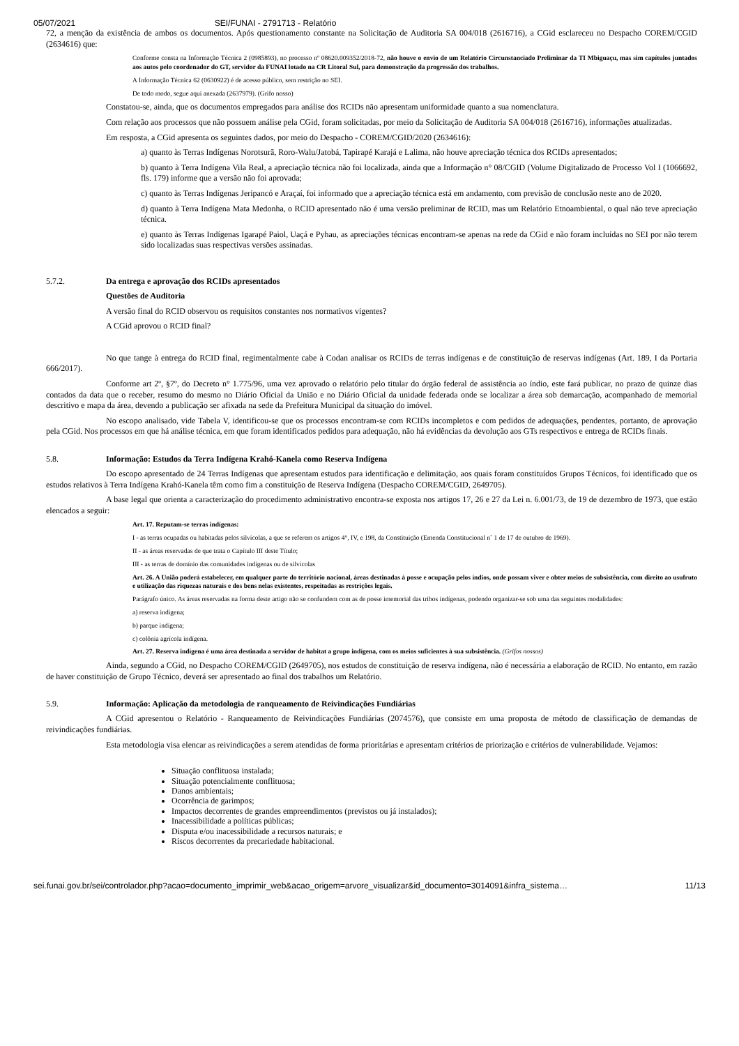05/07/2021 SEI/FUNAI - 2791713 - Relatório
72, a menção da existência de ambos os documentos. Após questionamento constante na Solicitação de Auditoria SA 004/018 (2616716), a CGid esclareceu no Despacho COREM/CGID (2634616) que:
Conforme consta na Informação Técnica 2 (0985893), no processo nº 08620.009352/2018-72, não houve o envio de um Relatório Circunstanciado Preliminar da TI Mbiguaçu, mas sim capítulos juntados aos autos pelo coordenador do GT, servidor da FUNAI lotado na CR Litoral Sul, para demonstração da progressão dos trabalhos.
A Informação Técnica 62 (0630922) é de acesso público, sem restrição no SEI.
De todo modo, segue aqui anexada (2637979). (Grifo nosso)
Constatou-se, ainda, que os documentos empregados para análise dos RCIDs não apresentam uniformidade quanto a sua nomenclatura.
Com relação aos processos que não possuem análise pela CGid, foram solicitadas, por meio da Solicitação de Auditoria SA 004/018 (2616716), informações atualizadas.
Em resposta, a CGid apresenta os seguintes dados, por meio do Despacho - COREM/CGID/2020 (2634616):
a) quanto às Terras Indígenas Norotsurã, Roro-Walu/Jatobá, Tapirapé Karajá e Lalima, não houve apreciação técnica dos RCIDs apresentados;
b) quanto à Terra Indígena Vila Real, a apreciação técnica não foi localizada, ainda que a Informação n° 08/CGID (Volume Digitalizado de Processo Vol I (1066692, fls. 179) informe que a versão não foi aprovada;
c) quanto às Terras Indígenas Jeripancó e Araçaí, foi informado que a apreciação técnica está em andamento, com previsão de conclusão neste ano de 2020.
d) quanto à Terra Indígena Mata Medonha, o RCID apresentado não é uma versão preliminar de RCID, mas um Relatório Etnoambiental, o qual não teve apreciação técnica.
e) quanto às Terras Indígenas Igarapé Paiol, Uaçá e Pyhau, as apreciações técnicas encontram-se apenas na rede da CGid e não foram incluídas no SEI por não terem sido localizadas suas respectivas versões assinadas.
5.7.2. Da entrega e aprovação dos RCIDs apresentados
Questões de Auditoria
A versão final do RCID observou os requisitos constantes nos normativos vigentes?
A CGid aprovou o RCID final?
No que tange à entrega do RCID final, regimentalmente cabe à Codan analisar os RCIDs de terras indígenas e de constituição de reservas indígenas (Art. 189, I da Portaria 666/2017).
Conforme art 2º, §7º, do Decreto n° 1.775/96, uma vez aprovado o relatório pelo titular do órgão federal de assistência ao índio, este fará publicar, no prazo de quinze dias contados da data que o receber, resumo do mesmo no Diário Oficial da União e no Diário Oficial da unidade federada onde se localizar a área sob demarcação, acompanhado de memorial descritivo e mapa da área, devendo a publicação ser afixada na sede da Prefeitura Municipal da situação do imóvel.
No escopo analisado, vide Tabela V, identificou-se que os processos encontram-se com RCIDs incompletos e com pedidos de adequações, pendentes, portanto, de aprovação pela CGid. Nos processos em que há análise técnica, em que foram identificados pedidos para adequação, não há evidências da devolução aos GTs respectivos e entrega de RCIDs finais.
5.8. Informação: Estudos da Terra Indígena Krahó-Kanela como Reserva Indígena
Do escopo apresentado de 24 Terras Indígenas que apresentam estudos para identificação e delimitação, aos quais foram constituídos Grupos Técnicos, foi identificado que os estudos relativos à Terra Indígena Krahó-Kanela têm como fim a constituição de Reserva Indígena (Despacho COREM/CGID, 2649705).
A base legal que orienta a caracterização do procedimento administrativo encontra-se exposta nos artigos 17, 26 e 27 da Lei n. 6.001/73, de 19 de dezembro de 1973, que estão elencados a seguir:
Art. 17. Reputam-se terras indígenas:
I - as terras ocupadas ou habitadas pelos silvícolas, a que se referem os artigos 4°, IV, e 198, da Constituição (Emenda Constitucional n˚ 1 de 17 de outubro de 1969).
II - as áreas reservadas de que trata o Capítulo III deste Título;
III - as terras de domínio das comunidades indígenas ou de silvícolas
Art. 26. A União poderá estabelecer, em qualquer parte do território nacional, áreas destinadas à posse e ocupação pelos índios, onde possam viver e obter meios de subsistência, com direito ao usufruto e utilização das riquezas naturais e dos bens nelas existentes, respeitadas as restrições legais.
Parágrafo único. As áreas reservadas na forma deste artigo não se confundem com as de posse imemorial das tribos indígenas, podendo organizar-se sob uma das seguintes modalidades:
a) reserva indígena;
b) parque indígena;
c) colônia agrícola indígena.
Art. 27. Reserva indígena é uma área destinada a servidor de habitat a grupo indígena, com os meios suficientes à sua subsistência. (Grifos nossos)
Ainda, segundo a CGid, no Despacho COREM/CGID (2649705), nos estudos de constituição de reserva indígena, não é necessária a elaboração de RCID. No entanto, em razão de haver constituição de Grupo Técnico, deverá ser apresentado ao final dos trabalhos um Relatório.
5.9. Informação: Aplicação da metodologia de ranqueamento de Reivindicações Fundiárias
A CGid apresentou o Relatório - Ranqueamento de Reivindicações Fundiárias (2074576), que consiste em uma proposta de método de classificação de demandas de reivindicações fundiárias.
Esta metodologia visa elencar as reivindicações a serem atendidas de forma prioritárias e apresentam critérios de priorização e critérios de vulnerabilidade. Vejamos:
Situação conflituosa instalada;
Situação potencialmente conflituosa;
Danos ambientais;
Ocorrência de garimpos;
Impactos decorrentes de grandes empreendimentos (previstos ou já instalados);
Inacessibilidade a políticas públicas;
Disputa e/ou inacessibilidade a recursos naturais; e
Riscos decorrentes da precariedade habitacional.
sei.funai.gov.br/sei/controlador.php?acao=documento_imprimir_web&acao_origem=arvore_visualizar&id_documento=3014091&infra_sistema… 11/13